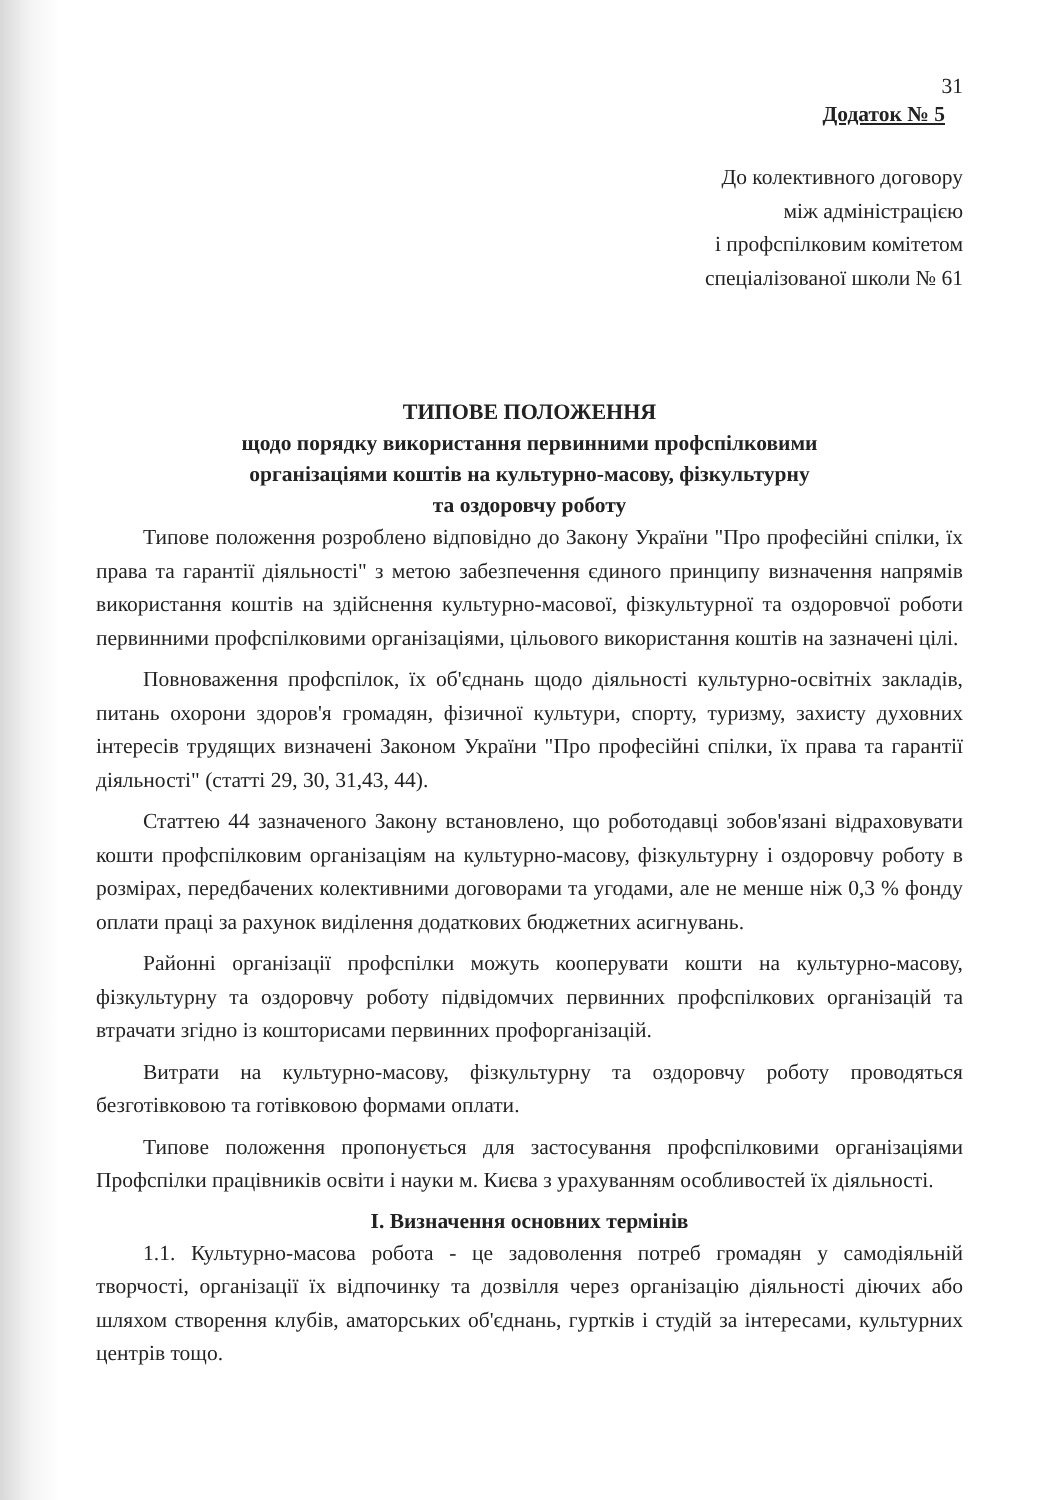31
Додаток № 5
До колективного договору
між адміністрацією
і профспілковим комітетом
спеціалізованої школи № 61
ТИПОВЕ ПОЛОЖЕННЯ
щодо порядку використання первинними профспілковими
організаціями коштів на культурно-масову, фізкультурну
та оздоровчу роботу
Типове положення розроблено відповідно до Закону України "Про професійні спілки, їх права та гарантії діяльності" з метою забезпечення єдиного принципу визначення напрямів використання коштів на здійснення культурно-масової, фізкультурної та оздоровчої роботи первинними профспілковими організаціями, цільового використання коштів на зазначені цілі.
Повноваження профспілок, їх об'єднань щодо діяльності культурно-освітніх закладів, питань охорони здоров'я громадян, фізичної культури, спорту, туризму, захисту духовних інтересів трудящих визначені Законом України "Про професійні спілки, їх права та гарантії діяльності" (статті 29, 30, 31,43, 44).
Статтею 44 зазначеного Закону встановлено, що роботодавці зобов'язані відраховувати кошти профспілковим організаціям на культурно-масову, фізкультурну і оздоровчу роботу в розмірах, передбачених колективними договорами та угодами, але не менше ніж 0,3 % фонду оплати праці за рахунок виділення додаткових бюджетних асигнувань.
Районні організації профспілки можуть кооперувати кошти на культурно-масову, фізкультурну та оздоровчу роботу підвідомчих первинних профспілкових організацій та втрачати згідно із кошторисами первинних профорганізацій.
Витрати на культурно-масову, фізкультурну та оздоровчу роботу проводяться безготівковою та готівковою формами оплати.
Типове положення пропонується для застосування профспілковими організаціями Профспілки працівників освіти і науки м. Києва з урахуванням особливостей їх діяльності.
I. Визначення основних термінів
1.1. Культурно-масова робота - це задоволення потреб громадян у самодіяльній творчості, організації їх відпочинку та дозвілля через організацію діяльності діючих або шляхом створення клубів, аматорських об'єднань, гуртків і студій за інтересами, культурних центрів тощо.